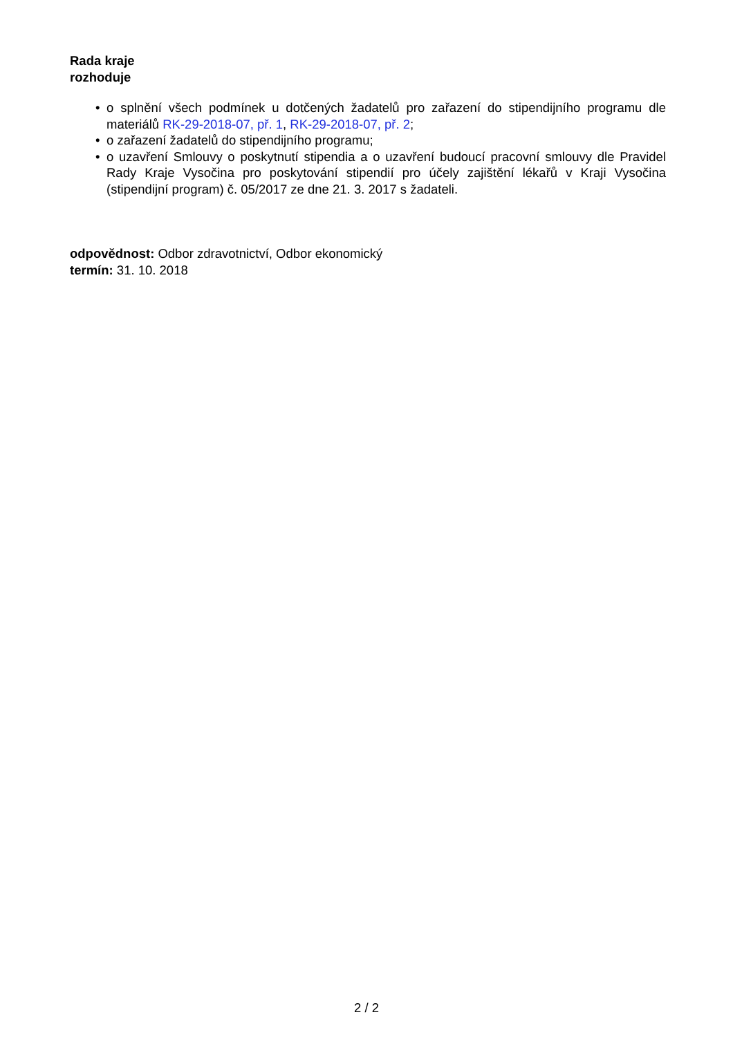Rada kraje
rozhoduje
• o splnění všech podmínek u dotčených žadatelů pro zařazení do stipendijního programu dle materiálů RK-29-2018-07, př. 1, RK-29-2018-07, př. 2;
• o zařazení žadatelů do stipendijního programu;
• o uzavření Smlouvy o poskytnutí stipendia a o uzavření budoucí pracovní smlouvy dle Pravidel Rady Kraje Vysočina pro poskytování stipendií pro účely zajištění lékařů v Kraji Vysočina (stipendijní program) č. 05/2017 ze dne 21. 3. 2017 s žadateli.
odpovědnost: Odbor zdravotnictví, Odbor ekonomický
termín: 31. 10. 2018
2 / 2